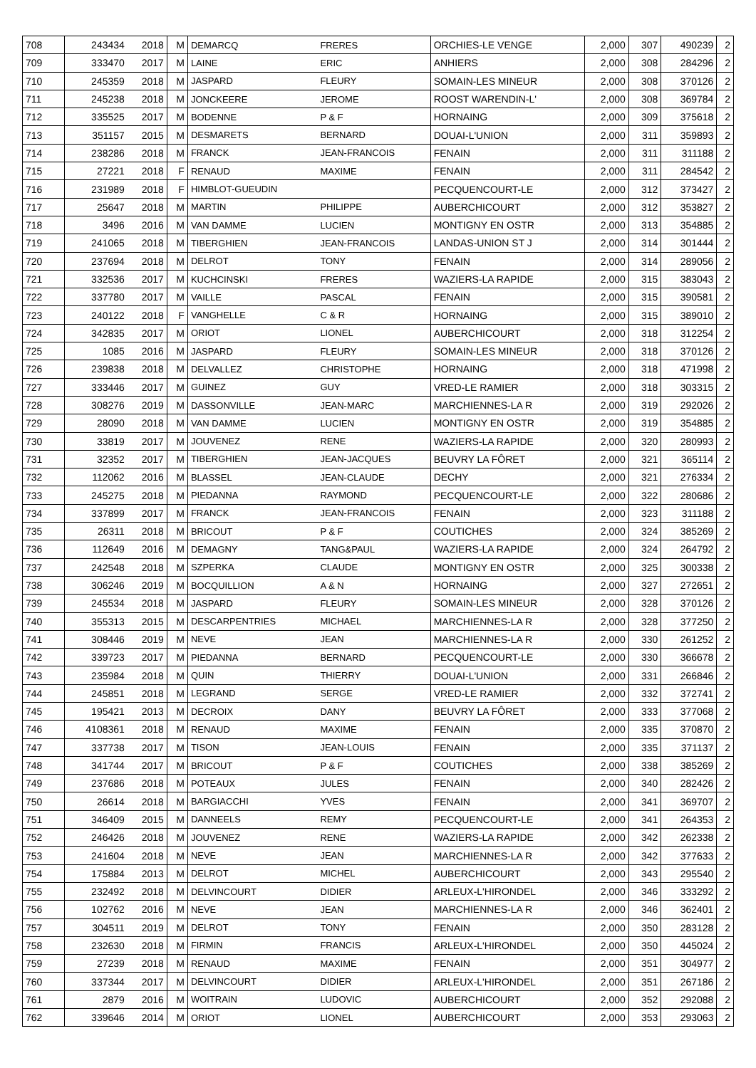| 708 | 243434 | 2018 | M | DEMARCQ | FRERES | ORCHIES-LE VENGE | 2,000 | 307 | 490239 | 2 |
| 709 | 333470 | 2017 | M | LAINE | ERIC | ANHIERS | 2,000 | 308 | 284296 | 2 |
| 710 | 245359 | 2018 | M | JASPARD | FLEURY | SOMAIN-LES MINEUR | 2,000 | 308 | 370126 | 2 |
| 711 | 245238 | 2018 | M | JONCKEERE | JEROME | ROOST WARENDIN-L' | 2,000 | 308 | 369784 | 2 |
| 712 | 335525 | 2017 | M | BODENNE | P & F | HORNAING | 2,000 | 309 | 375618 | 2 |
| 713 | 351157 | 2015 | M | DESMARETS | BERNARD | DOUAI-L'UNION | 2,000 | 311 | 359893 | 2 |
| 714 | 238286 | 2018 | M | FRANCK | JEAN-FRANCOIS | FENAIN | 2,000 | 311 | 311188 | 2 |
| 715 | 27221 | 2018 | F | RENAUD | MAXIME | FENAIN | 2,000 | 311 | 284542 | 2 |
| 716 | 231989 | 2018 | F | HIMBLOT-GUEUDIN | | PECQUENCOURT-LE | 2,000 | 312 | 373427 | 2 |
| 717 | 25647 | 2018 | M | MARTIN | PHILIPPE | AUBERCHICOURT | 2,000 | 312 | 353827 | 2 |
| 718 | 3496 | 2016 | M | VAN DAMME | LUCIEN | MONTIGNY EN OSTR | 2,000 | 313 | 354885 | 2 |
| 719 | 241065 | 2018 | M | TIBERGHIEN | JEAN-FRANCOIS | LANDAS-UNION ST J | 2,000 | 314 | 301444 | 2 |
| 720 | 237694 | 2018 | M | DELROT | TONY | FENAIN | 2,000 | 314 | 289056 | 2 |
| 721 | 332536 | 2017 | M | KUCHCINSKI | FRERES | WAZIERS-LA RAPIDE | 2,000 | 315 | 383043 | 2 |
| 722 | 337780 | 2017 | M | VAILLE | PASCAL | FENAIN | 2,000 | 315 | 390581 | 2 |
| 723 | 240122 | 2018 | F | VANGHELLE | C & R | HORNAING | 2,000 | 315 | 389010 | 2 |
| 724 | 342835 | 2017 | M | ORIOT | LIONEL | AUBERCHICOURT | 2,000 | 318 | 312254 | 2 |
| 725 | 1085 | 2016 | M | JASPARD | FLEURY | SOMAIN-LES MINEUR | 2,000 | 318 | 370126 | 2 |
| 726 | 239838 | 2018 | M | DELVALLEZ | CHRISTOPHE | HORNAING | 2,000 | 318 | 471998 | 2 |
| 727 | 333446 | 2017 | M | GUINEZ | GUY | VRED-LE RAMIER | 2,000 | 318 | 303315 | 2 |
| 728 | 308276 | 2019 | M | DASSONVILLE | JEAN-MARC | MARCHIENNES-LA R | 2,000 | 319 | 292026 | 2 |
| 729 | 28090 | 2018 | M | VAN DAMME | LUCIEN | MONTIGNY EN OSTR | 2,000 | 319 | 354885 | 2 |
| 730 | 33819 | 2017 | M | JOUVENEZ | RENE | WAZIERS-LA RAPIDE | 2,000 | 320 | 280993 | 2 |
| 731 | 32352 | 2017 | M | TIBERGHIEN | JEAN-JACQUES | BEUVRY LA FÔRET | 2,000 | 321 | 365114 | 2 |
| 732 | 112062 | 2016 | M | BLASSEL | JEAN-CLAUDE | DECHY | 2,000 | 321 | 276334 | 2 |
| 733 | 245275 | 2018 | M | PIEDANNA | RAYMOND | PECQUENCOURT-LE | 2,000 | 322 | 280686 | 2 |
| 734 | 337899 | 2017 | M | FRANCK | JEAN-FRANCOIS | FENAIN | 2,000 | 323 | 311188 | 2 |
| 735 | 26311 | 2018 | M | BRICOUT | P & F | COUTICHES | 2,000 | 324 | 385269 | 2 |
| 736 | 112649 | 2016 | M | DEMAGNY | TANG&PAUL | WAZIERS-LA RAPIDE | 2,000 | 324 | 264792 | 2 |
| 737 | 242548 | 2018 | M | SZPERKA | CLAUDE | MONTIGNY EN OSTR | 2,000 | 325 | 300338 | 2 |
| 738 | 306246 | 2019 | M | BOCQUILLION | A & N | HORNAING | 2,000 | 327 | 272651 | 2 |
| 739 | 245534 | 2018 | M | JASPARD | FLEURY | SOMAIN-LES MINEUR | 2,000 | 328 | 370126 | 2 |
| 740 | 355313 | 2015 | M | DESCARPENTRIES | MICHAEL | MARCHIENNES-LA R | 2,000 | 328 | 377250 | 2 |
| 741 | 308446 | 2019 | M | NEVE | JEAN | MARCHIENNES-LA R | 2,000 | 330 | 261252 | 2 |
| 742 | 339723 | 2017 | M | PIEDANNA | BERNARD | PECQUENCOURT-LE | 2,000 | 330 | 366678 | 2 |
| 743 | 235984 | 2018 | M | QUIN | THIERRY | DOUAI-L'UNION | 2,000 | 331 | 266846 | 2 |
| 744 | 245851 | 2018 | M | LEGRAND | SERGE | VRED-LE RAMIER | 2,000 | 332 | 372741 | 2 |
| 745 | 195421 | 2013 | M | DECROIX | DANY | BEUVRY LA FÔRET | 2,000 | 333 | 377068 | 2 |
| 746 | 4108361 | 2018 | M | RENAUD | MAXIME | FENAIN | 2,000 | 335 | 370870 | 2 |
| 747 | 337738 | 2017 | M | TISON | JEAN-LOUIS | FENAIN | 2,000 | 335 | 371137 | 2 |
| 748 | 341744 | 2017 | M | BRICOUT | P & F | COUTICHES | 2,000 | 338 | 385269 | 2 |
| 749 | 237686 | 2018 | M | POTEAUX | JULES | FENAIN | 2,000 | 340 | 282426 | 2 |
| 750 | 26614 | 2018 | M | BARGIACCHI | YVES | FENAIN | 2,000 | 341 | 369707 | 2 |
| 751 | 346409 | 2015 | M | DANNEELS | REMY | PECQUENCOURT-LE | 2,000 | 341 | 264353 | 2 |
| 752 | 246426 | 2018 | M | JOUVENEZ | RENE | WAZIERS-LA RAPIDE | 2,000 | 342 | 262338 | 2 |
| 753 | 241604 | 2018 | M | NEVE | JEAN | MARCHIENNES-LA R | 2,000 | 342 | 377633 | 2 |
| 754 | 175884 | 2013 | M | DELROT | MICHEL | AUBERCHICOURT | 2,000 | 343 | 295540 | 2 |
| 755 | 232492 | 2018 | M | DELVINCOURT | DIDIER | ARLEUX-L'HIRONDEL | 2,000 | 346 | 333292 | 2 |
| 756 | 102762 | 2016 | M | NEVE | JEAN | MARCHIENNES-LA R | 2,000 | 346 | 362401 | 2 |
| 757 | 304511 | 2019 | M | DELROT | TONY | FENAIN | 2,000 | 350 | 283128 | 2 |
| 758 | 232630 | 2018 | M | FIRMIN | FRANCIS | ARLEUX-L'HIRONDEL | 2,000 | 350 | 445024 | 2 |
| 759 | 27239 | 2018 | M | RENAUD | MAXIME | FENAIN | 2,000 | 351 | 304977 | 2 |
| 760 | 337344 | 2017 | M | DELVINCOURT | DIDIER | ARLEUX-L'HIRONDEL | 2,000 | 351 | 267186 | 2 |
| 761 | 2879 | 2016 | M | WOITRAIN | LUDOVIC | AUBERCHICOURT | 2,000 | 352 | 292088 | 2 |
| 762 | 339646 | 2014 | M | ORIOT | LIONEL | AUBERCHICOURT | 2,000 | 353 | 293063 | 2 |